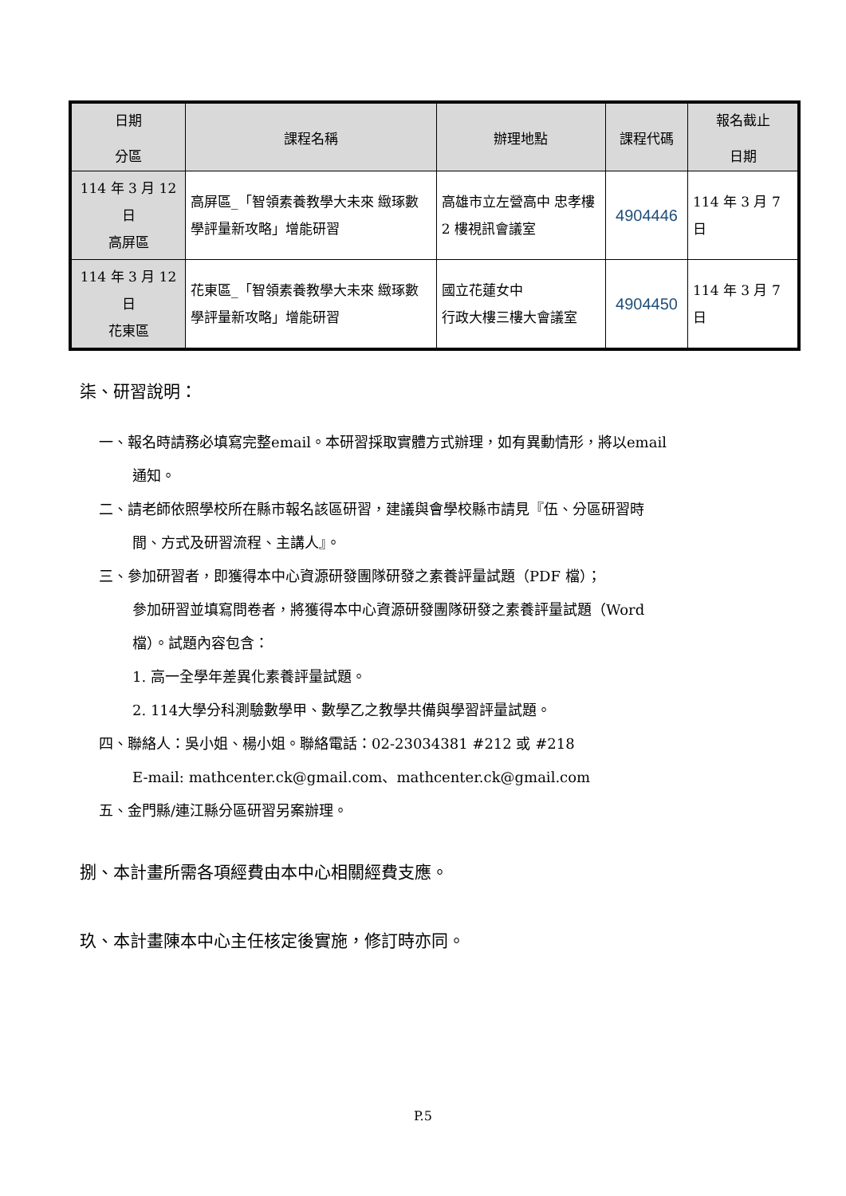| 日期 分區 | 課程名稱 | 辦理地點 | 課程代碼 | 報名截止 日期 |
| --- | --- | --- | --- | --- |
| 114 年 3 月 12 日 高屏區 | 高屏區_「智領素養教學大未來 緻琢數學評量新攻略」增能研習 | 高雄市立左營高中 忠孝樓 2 樓視訊會議室 | 4904446 | 114 年 3 月 7 日 |
| 114 年 3 月 12 日 花東區 | 花東區_「智領素養教學大未來 緻琢數學評量新攻略」增能研習 | 國立花蓮女中 行政大樓三樓大會議室 | 4904450 | 114 年 3 月 7 日 |
柒、研習說明：
一、報名時請務必填寫完整email。本研習採取實體方式辦理，如有異動情形，將以email
通知。
二、請老師依照學校所在縣市報名該區研習，建議與會學校縣市請見『伍、分區研習時
間、方式及研習流程、主講人』。
三、參加研習者，即獲得本中心資源研發團隊研發之素養評量試題（PDF 檔）；
參加研習並填寫問卷者，將獲得本中心資源研發團隊研發之素養評量試題（Word
檔）。試題內容包含：
1. 高一全學年差異化素養評量試題。
2. 114大學分科測驗數學甲、數學乙之教學共備與學習評量試題。
四、聯絡人：吳小姐、楊小姐。聯絡電話：02-23034381 #212 或 #218
E-mail: mathcenter.ck@gmail.com、mathcenter.ck@gmail.com
五、金門縣/連江縣分區研習另案辦理。
捌、本計畫所需各項經費由本中心相關經費支應。
玖、本計畫陳本中心主任核定後實施，修訂時亦同。
P.5